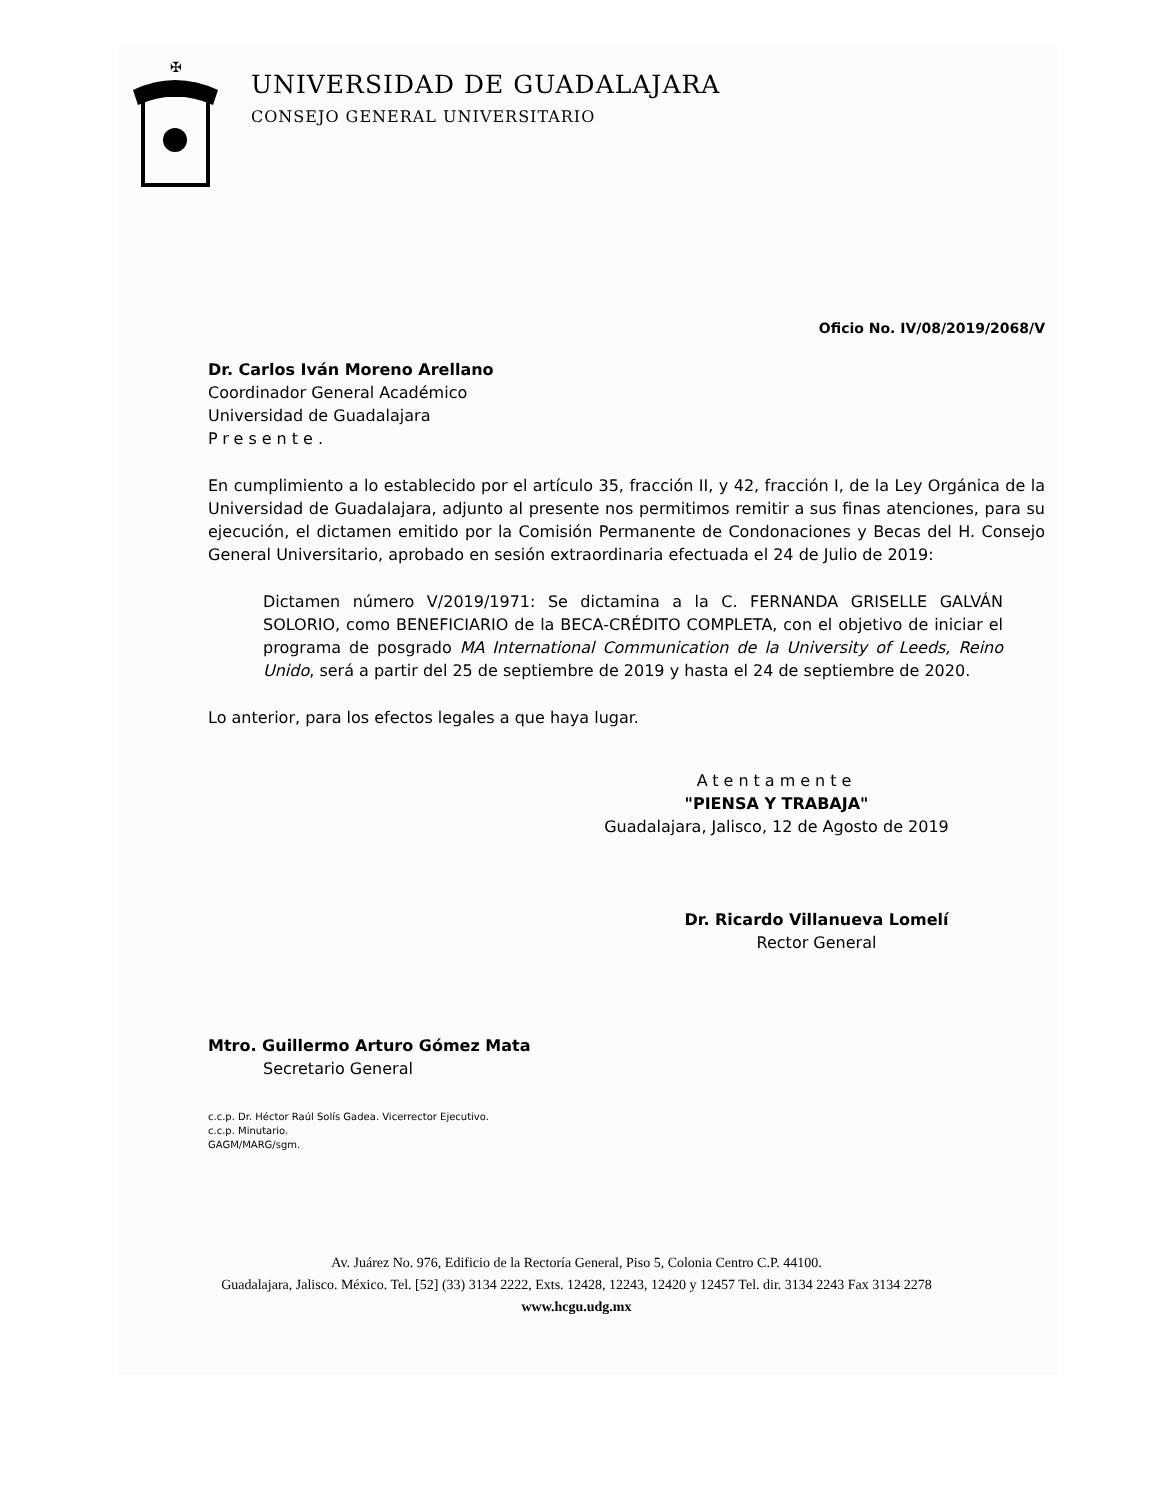✠
UNIVERSIDAD DE GUADALAJARA
CONSEJO GENERAL UNIVERSITARIO
Oficio No. IV/08/2019/2068/V
Dr. Carlos Iván Moreno Arellano
Coordinador General Académico
Universidad de Guadalajara
Presente.
En cumplimiento a lo establecido por el artículo 35, fracción II, y 42, fracción I, de la Ley Orgánica de la Universidad de Guadalajara, adjunto al presente nos permitimos remitir a sus finas atenciones, para su ejecución, el dictamen emitido por la Comisión Permanente de Condonaciones y Becas del H. Consejo General Universitario, aprobado en sesión extraordinaria efectuada el 24 de Julio de 2019:
Dictamen número V/2019/1971: Se dictamina a la C. FERNANDA GRISELLE GALVÁN SOLORIO, como BENEFICIARIO de la BECA-CRÉDITO COMPLETA, con el objetivo de iniciar el programa de posgrado MA International Communication de la University of Leeds, Reino Unido, será a partir del 25 de septiembre de 2019 y hasta el 24 de septiembre de 2020.
Lo anterior, para los efectos legales a que haya lugar.
Atentamente
"PIENSA Y TRABAJA"
Guadalajara, Jalisco, 12 de Agosto de 2019
Dr. Ricardo Villanueva Lomelí
Rector General
Mtro. Guillermo Arturo Gómez Mata
Secretario General
c.c.p. Dr. Héctor Raúl Solís Gadea. Vicerrector Ejecutivo.
c.c.p. Minutario.
GAGM/MARG/sgm.
Av. Juárez No. 976, Edificio de la Rectoría General, Piso 5, Colonia Centro C.P. 44100.
Guadalajara, Jalisco. México. Tel. [52] (33) 3134 2222, Exts. 12428, 12243, 12420 y 12457 Tel. dir. 3134 2243 Fax 3134 2278
www.hcgu.udg.mx